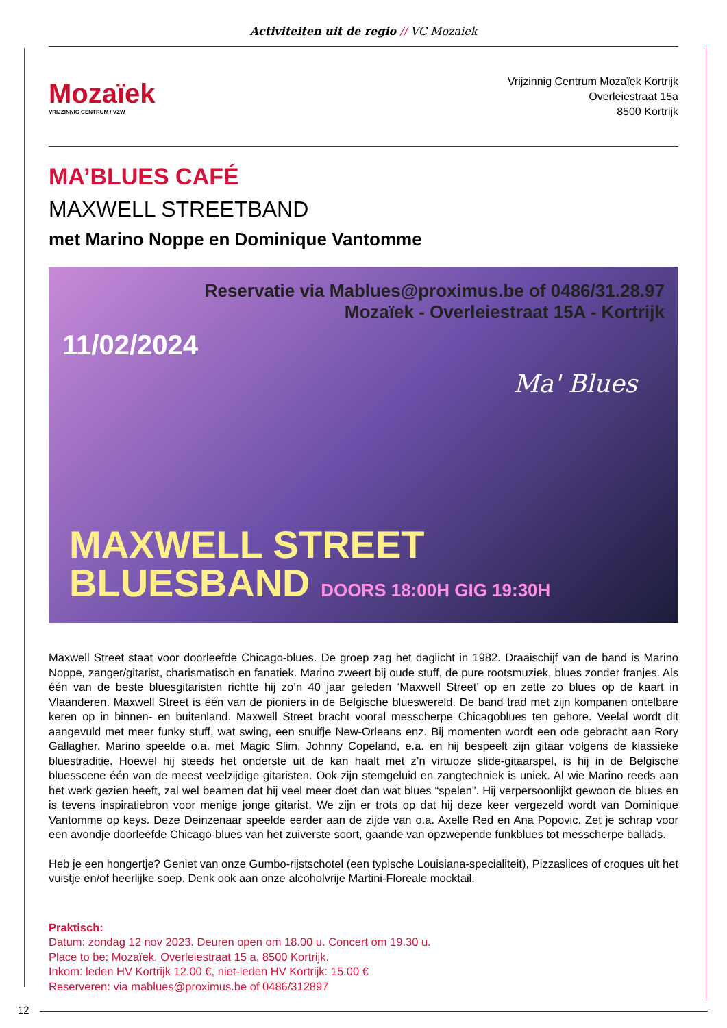Activiteiten uit de regio // VC Mozaiek
Mozaïek
VRIJZINNIG CENTRUM / VZW
Vrijzinnig Centrum Mozaïek Kortrijk
Overleiestraat 15a
8500 Kortrijk
MA’BLUES CAFÉ
MAXWELL STREETBAND
met Marino Noppe en Dominique Vantomme
Reservatie via Mablues@proximus.be of 0486/31.28.97
Mozaïek - Overleiestraat 15A - Kortrijk
11/02/2024
Ma' Blues
MAXWELL STREET
BLUESBAND DOORS 18:00H GIG 19:30H
Maxwell Street staat voor doorleefde Chicago-blues. De groep zag het daglicht in 1982. Draaischijf van de band is Marino Noppe, zanger/gitarist, charismatisch en fanatiek. Marino zweert bij oude stuff, de pure rootsmuziek, blues zonder franjes. Als één van de beste bluesgitaristen richtte hij zo’n 40 jaar geleden ‘Maxwell Street’ op en zette zo blues op de kaart in Vlaanderen. Maxwell Street is één van de pioniers in de Belgische blueswereld. De band trad met zijn kompanen ontelbare keren op in binnen- en buitenland. Maxwell Street bracht vooral messcherpe Chicagoblues ten gehore. Veelal wordt dit aangevuld met meer funky stuff, wat swing, een snuifje New-Orleans enz. Bij momenten wordt een ode gebracht aan Rory Gallagher. Marino speelde o.a. met Magic Slim, Johnny Copeland, e.a. en hij bespeelt zijn gitaar volgens de klassieke bluestraditie. Hoewel hij steeds het onderste uit de kan haalt met z’n virtuoze slide-gitaarspel, is hij in de Belgische bluesscene één van de meest veelzijdige gitaristen. Ook zijn stemgeluid en zangtechniek is uniek. Al wie Marino reeds aan het werk gezien heeft, zal wel beamen dat hij veel meer doet dan wat blues “spelen”. Hij verpersoonlijkt gewoon de blues en is tevens inspiratiebron voor menige jonge gitarist. We zijn er trots op dat hij deze keer vergezeld wordt van Dominique Vantomme op keys. Deze Deinzenaar speelde eerder aan de zijde van o.a. Axelle Red en Ana Popovic. Zet je schrap voor een avondje doorleefde Chicago-blues van het zuiverste soort, gaande van opzwepende funkblues tot messcherpe ballads.
Heb je een hongertje? Geniet van onze Gumbo-rijstschotel (een typische Louisiana-specialiteit), Pizzaslices of croques uit het vuistje en/of heerlijke soep. Denk ook aan onze alcoholvrije Martini-Floreale mocktail.
Praktisch:
Datum: zondag 12 nov 2023. Deuren open om 18.00 u. Concert om 19.30 u.
Place to be: Mozaïek, Overleiestraat 15 a, 8500 Kortrijk.
Inkom: leden HV Kortrijk 12.00 €, niet-leden HV Kortrijk: 15.00 €
Reserveren: via mablues@proximus.be of 0486/312897
12